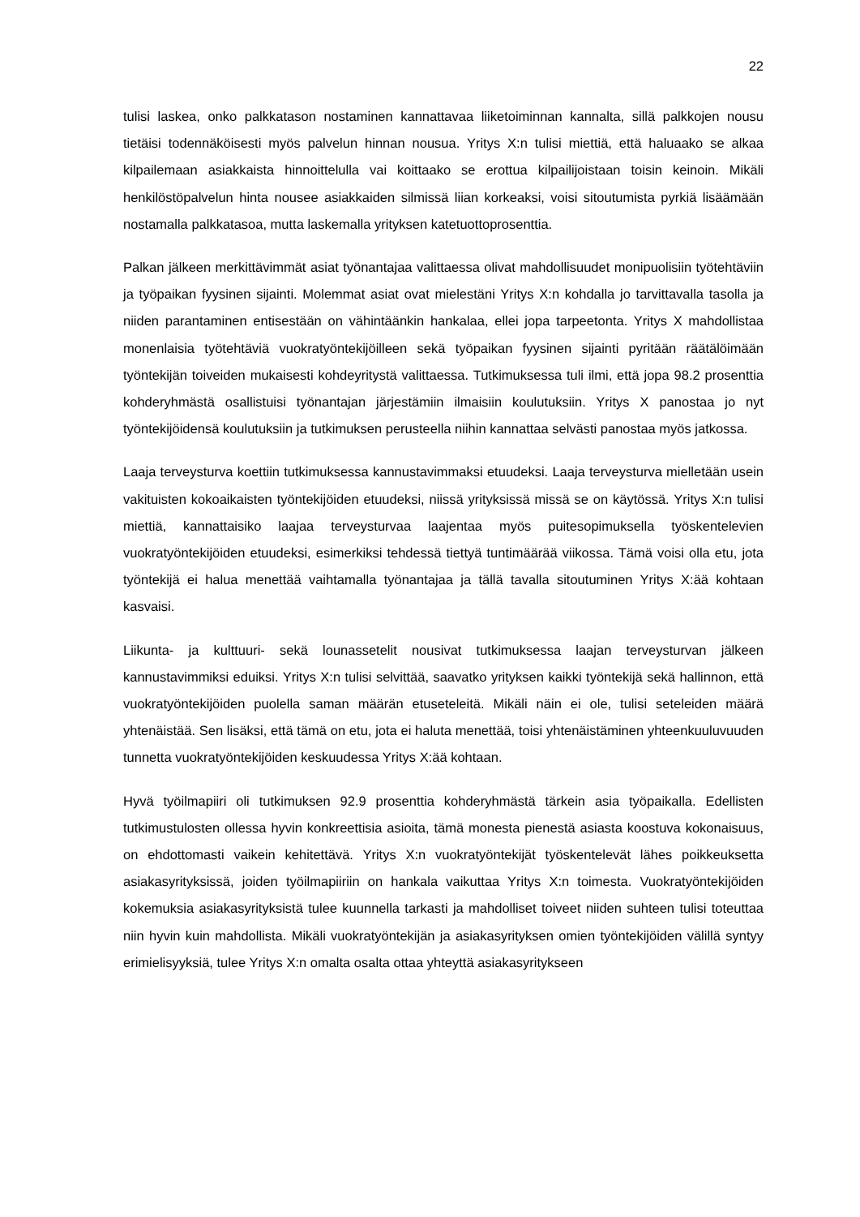22
tulisi laskea, onko palkkatason nostaminen kannattavaa liiketoiminnan kannalta, sillä palkkojen nousu tietäisi todennäköisesti myös palvelun hinnan nousua. Yritys X:n tulisi miettiä, että haluaako se alkaa kilpailemaan asiakkaista hinnoittelulla vai koittaako se erottua kilpailijoistaan toisin keinoin. Mikäli henkilöstöpalvelun hinta nousee asiakkaiden silmissä liian korkeaksi, voisi sitoutumista pyrkiä lisäämään nostamalla palkkatasoa, mutta laskemalla yrityksen katetuottoprosenttia.
Palkan jälkeen merkittävimmät asiat työnantajaa valittaessa olivat mahdollisuudet monipuolisiin työtehtäviin ja työpaikan fyysinen sijainti. Molemmat asiat ovat mielestäni Yritys X:n kohdalla jo tarvittavalla tasolla ja niiden parantaminen entisestään on vähintäänkin hankalaa, ellei jopa tarpeetonta. Yritys X mahdollistaa monenlaisia työtehtäviä vuokratyöntekijöilleen sekä työpaikan fyysinen sijainti pyritään räätälöimään työntekijän toiveiden mukaisesti kohdeyritystä valittaessa. Tutkimuksessa tuli ilmi, että jopa 98.2 prosenttia kohderyhmästä osallistuisi työnantajan järjestämiin ilmaisiin koulutuksiin. Yritys X panostaa jo nyt työntekijöidensä koulutuksiin ja tutkimuksen perusteella niihin kannattaa selvästi panostaa myös jatkossa.
Laaja terveysturva koettiin tutkimuksessa kannustavimmaksi etuudeksi. Laaja terveysturva mielletään usein vakituisten kokoaikaisten työntekijöiden etuudeksi, niissä yrityksissä missä se on käytössä. Yritys X:n tulisi miettiä, kannattaisiko laajaa terveysturvaa laajentaa myös puitesopimuksella työskentelevien vuokratyöntekijöiden etuudeksi, esimerkiksi tehdessä tiettyä tuntimäärää viikossa. Tämä voisi olla etu, jota työntekijä ei halua menettää vaihtamalla työnantajaa ja tällä tavalla sitoutuminen Yritys X:ää kohtaan kasvaisi.
Liikunta- ja kulttuuri- sekä lounassetelit nousivat tutkimuksessa laajan terveysturvan jälkeen kannustavimmiksi eduiksi. Yritys X:n tulisi selvittää, saavatko yrityksen kaikki työntekijä sekä hallinnon, että vuokratyöntekijöiden puolella saman määrän etuseteleitä. Mikäli näin ei ole, tulisi seteleiden määrä yhtenäistää. Sen lisäksi, että tämä on etu, jota ei haluta menettää, toisi yhtenäistäminen yhteenkuuluvuuden tunnetta vuokratyöntekijöiden keskuudessa Yritys X:ää kohtaan.
Hyvä työilmapiiri oli tutkimuksen 92.9 prosenttia kohderyhmästä tärkein asia työpaikalla. Edellisten tutkimustulosten ollessa hyvin konkreettisia asioita, tämä monesta pienestä asiasta koostuva kokonaisuus, on ehdottomasti vaikein kehitettävä. Yritys X:n vuokratyöntekijät työskentelevät lähes poikkeuksetta asiakasyrityksissä, joiden työilmapiiriin on hankala vaikuttaa Yritys X:n toimesta. Vuokratyöntekijöiden kokemuksia asiakasyrityksistä tulee kuunnella tarkasti ja mahdolliset toiveet niiden suhteen tulisi toteuttaa niin hyvin kuin mahdollista. Mikäli vuokratyöntekijän ja asiakasyrityksen omien työntekijöiden välillä syntyy erimielisyyksiä, tulee Yritys X:n omalta osalta ottaa yhteyttä asiakasyritykseen